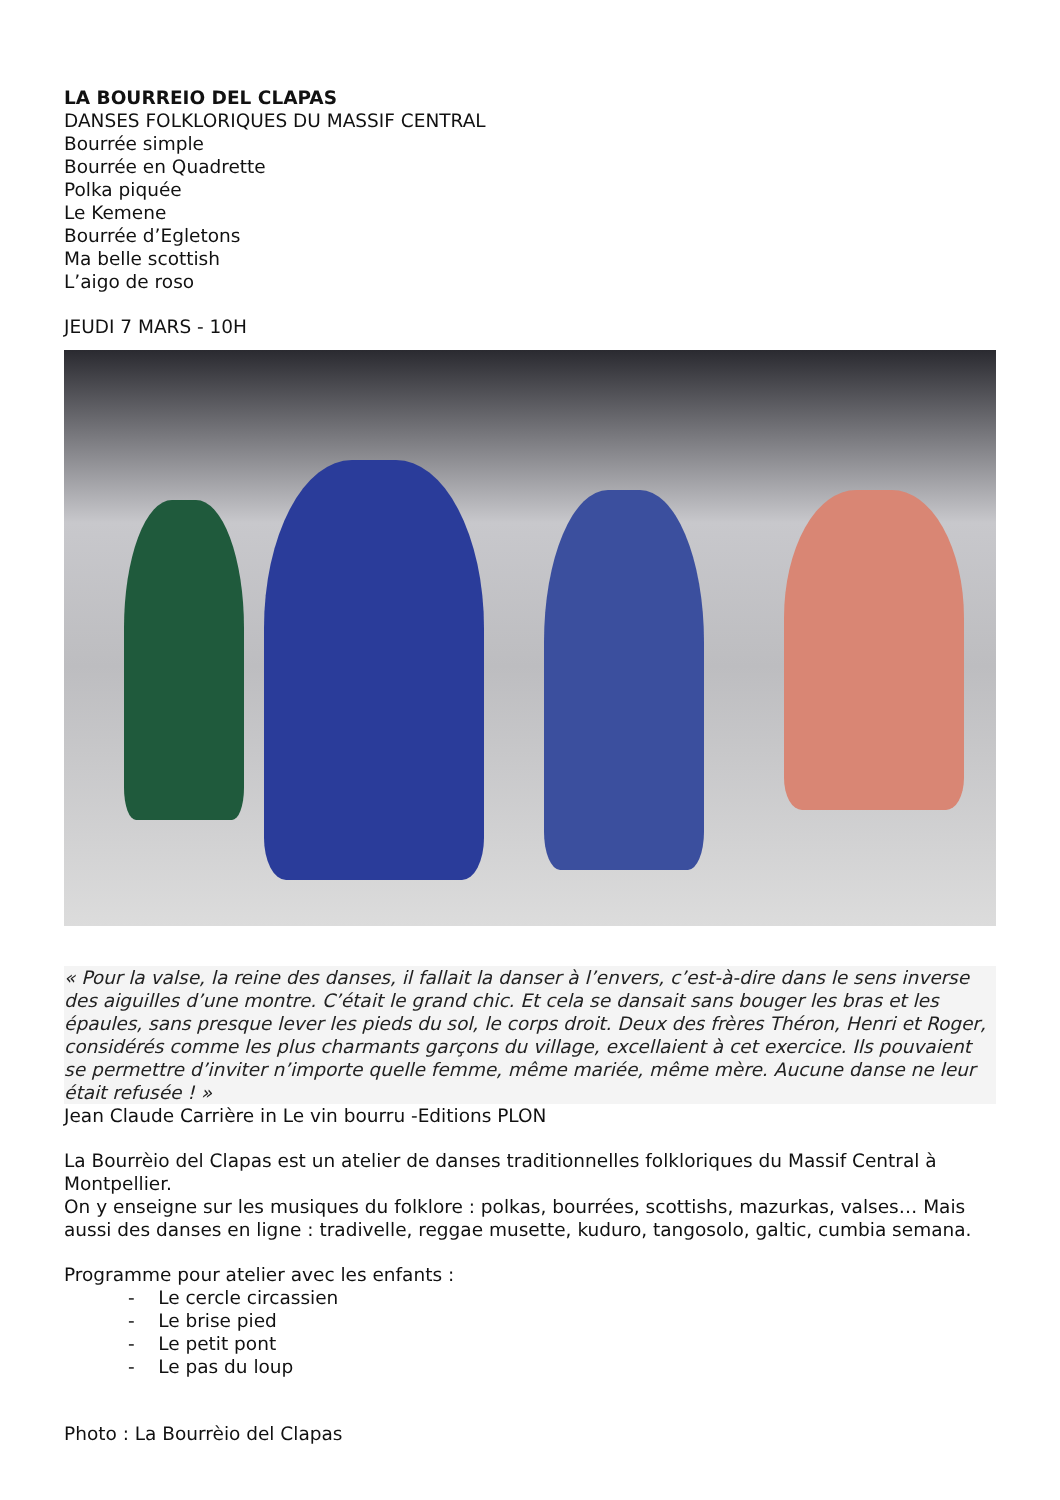LA BOURREIO DEL CLAPAS
DANSES FOLKLORIQUES DU MASSIF CENTRAL
Bourrée simple
Bourrée en Quadrette
Polka piquée
Le Kemene
Bourrée d’Egletons
Ma belle scottish
L’aigo de roso
JEUDI 7 MARS - 10H
« Pour la valse, la reine des danses, il fallait la danser à l’envers, c’est-à-dire dans le sens inverse des aiguilles d’une montre. C’était le grand chic. Et cela se dansait sans bouger les bras et les épaules, sans presque lever les pieds du sol, le corps droit. Deux des frères Théron, Henri et Roger, considérés comme les plus charmants garçons du village, excellaient à cet exercice. Ils pouvaient se permettre d’inviter n’importe quelle femme, même mariée, même mère. Aucune danse ne leur était refusée ! »
Jean Claude Carrière in Le vin bourru -Editions PLON
La Bourrèio del Clapas est un atelier de danses traditionnelles folkloriques du Massif Central à Montpellier.
On y enseigne sur les musiques du folklore : polkas, bourrées, scottishs, mazurkas, valses… Mais aussi des danses en ligne : tradivelle, reggae musette, kuduro, tangosolo, galtic, cumbia semana.
Programme pour atelier avec les enfants :
- Le cercle circassien
- Le brise pied
- Le petit pont
- Le pas du loup
Photo : La Bourrèio del Clapas